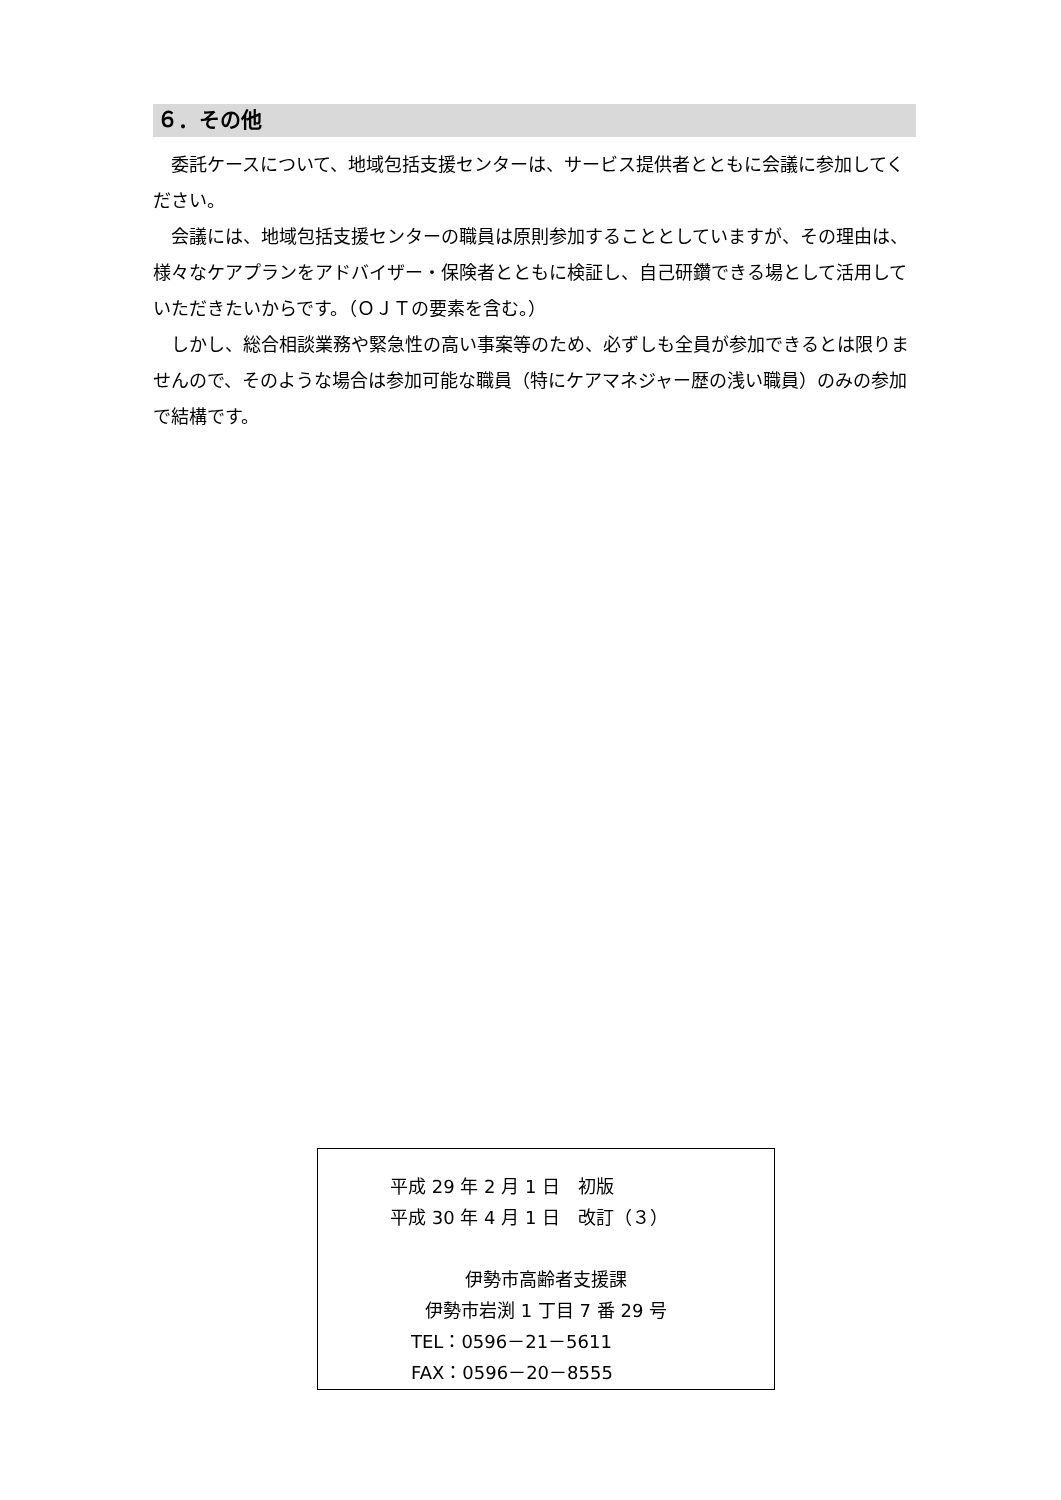６．その他
委託ケースについて、地域包括支援センターは、サービス提供者とともに会議に参加してください。
会議には、地域包括支援センターの職員は原則参加することとしていますが、その理由は、様々なケアプランをアドバイザー・保険者とともに検証し、自己研鑽できる場として活用していただきたいからです。（ＯＪＴの要素を含む。）
しかし、総合相談業務や緊急性の高い事案等のため、必ずしも全員が参加できるとは限りませんので、そのような場合は参加可能な職員（特にケアマネジャー歴の浅い職員）のみの参加で結構です。
平成 29 年 2 月 1 日　初版
平成 30 年 4 月 1 日　改訂（３）
伊勢市高齢者支援課
伊勢市岩渕 1 丁目 7 番 29 号
TEL：0596－21－5611
FAX：0596－20－8555